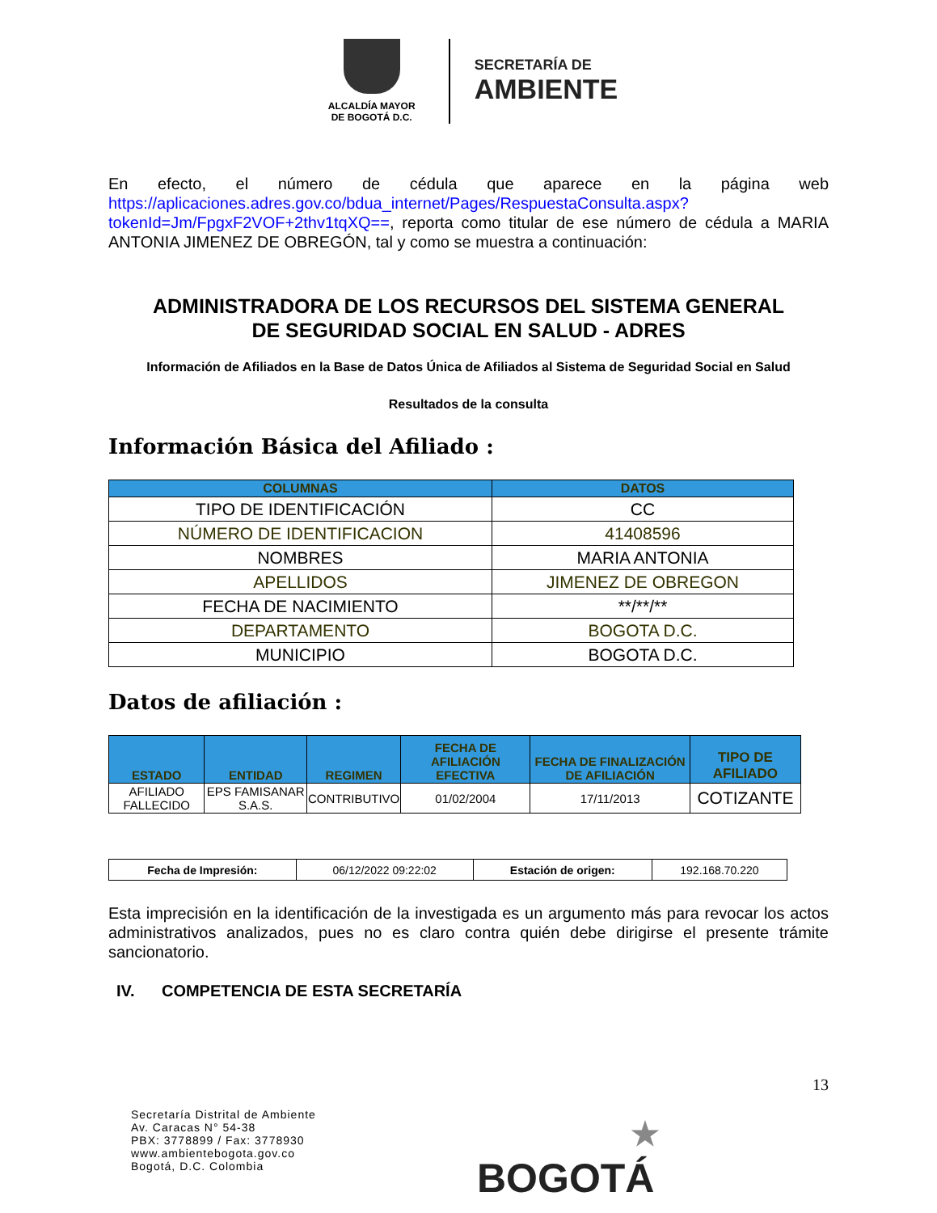ALCALDÍA MAYOR
DE BOGOTÁ D.C.
SECRETARÍA DE
AMBIENTE
En efecto, el número de cédula que aparece en la página web https://aplicaciones.adres.gov.co/bdua_internet/Pages/RespuestaConsulta.aspx?tokenId=Jm/FpgxF2VOF+2thv1tqXQ==, reporta como titular de ese número de cédula a MARIA ANTONIA JIMENEZ DE OBREGÓN, tal y como se muestra a continuación:
ADMINISTRADORA DE LOS RECURSOS DEL SISTEMA GENERAL
DE SEGURIDAD SOCIAL EN SALUD - ADRES
Información de Afiliados en la Base de Datos Única de Afiliados al Sistema de Seguridad Social en Salud
Resultados de la consulta
Información Básica del Afiliado :
| COLUMNAS | DATOS |
| --- | --- |
| TIPO DE IDENTIFICACIÓN | CC |
| NÚMERO DE IDENTIFICACION | 41408596 |
| NOMBRES | MARIA ANTONIA |
| APELLIDOS | JIMENEZ DE OBREGON |
| FECHA DE NACIMIENTO | **/**/** |
| DEPARTAMENTO | BOGOTA D.C. |
| MUNICIPIO | BOGOTA D.C. |
Datos de afiliación :
| ESTADO | ENTIDAD | REGIMEN | FECHA DE AFILIACIÓN EFECTIVA | FECHA DE FINALIZACIÓN DE AFILIACIÓN | TIPO DE AFILIADO |
| --- | --- | --- | --- | --- | --- |
| AFILIADO FALLECIDO | EPS FAMISANAR S.A.S. | CONTRIBUTIVO | 01/02/2004 | 17/11/2013 | COTIZANTE |
| Fecha de Impresión: | 06/12/2022 09:22:02 | Estación de origen: | 192.168.70.220 |
Esta imprecisión en la identificación de la investigada es un argumento más para revocar los actos administrativos analizados, pues no es claro contra quién debe dirigirse el presente trámite sancionatorio.
IV. COMPETENCIA DE ESTA SECRETARÍA
13
Secretaría Distrital de Ambiente
Av. Caracas N° 54-38
PBX: 3778899 / Fax: 3778930
www.ambientebogota.gov.co
Bogotá, D.C. Colombia
★
BOGOTÁ